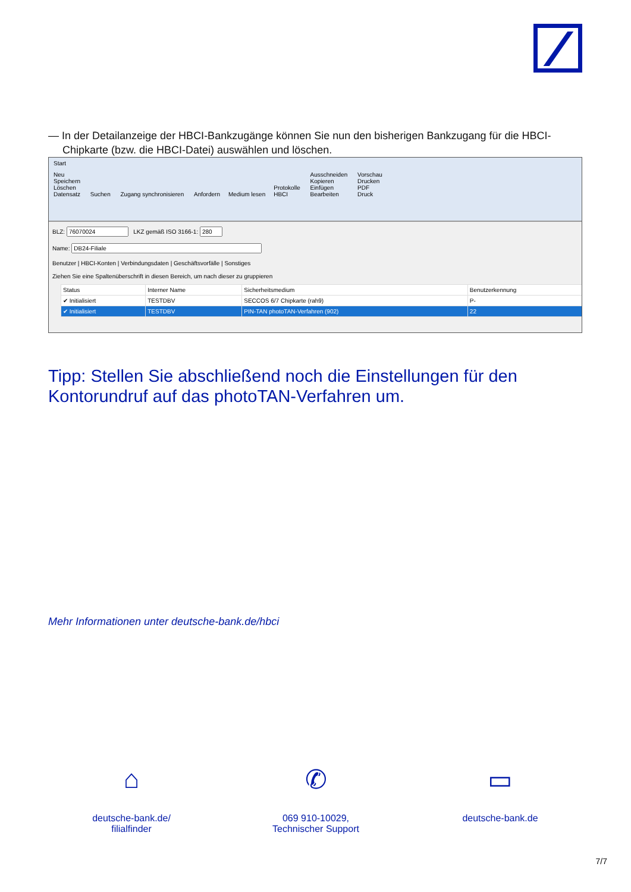— In der Detailanzeige der HBCI-Bankzugänge können Sie nun den bisherigen Bankzugang für die HBCI-Chipkarte (bzw. die HBCI-Datei) auswählen und löschen.
Start
Neu
Speichern
Löschen
Datensatz Suchen Zugang synchronisieren Anfordern Medium lesen Protokolle
HBCI Ausschneiden
Kopieren
Einfügen
Bearbeiten Vorschau
Drucken
PDF
Druck
BLZ: LKZ gemäß ISO 3166-1:
Name:
Benutzer | HBCI-Konten | Verbindungsdaten | Geschäftsvorfälle | Sonstiges
Ziehen Sie eine Spaltenüberschrift in diesen Bereich, um nach dieser zu gruppieren
| Status | Interner Name | Sicherheitsmedium | Benutzerkennung |
| --- | --- | --- | --- |
| ✔ Initialisiert | TESTDBV | SECCOS 6/7 Chipkarte (rah9) | P- |
| ✔ Initialisiert | TESTDBV | PIN-TAN photoTAN-Verfahren (902) | 22 |
Tipp: Stellen Sie abschließend noch die Einstellungen für den Kontorundruf auf das photoTAN-Verfahren um.
Mehr Informationen unter deutsche-bank.de/hbci
⌂
deutsche-bank.de/
filialfinder
✆
069 910-10029,
Technischer Support
▭
deutsche-bank.de
7/7